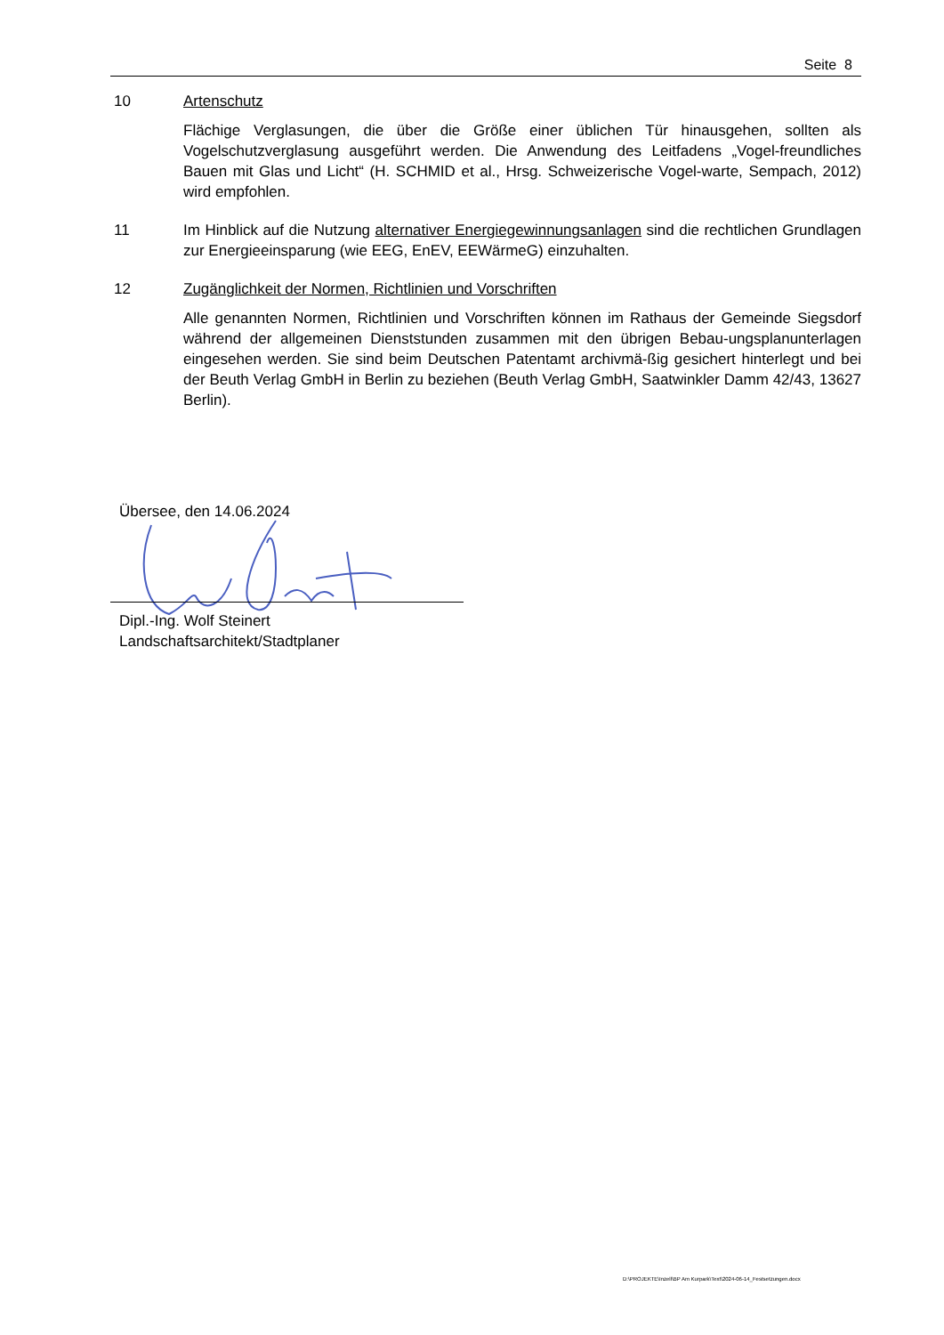Seite 8
10 Artenschutz
Flächige Verglasungen, die über die Größe einer üblichen Tür hinausgehen, sollten als Vogelschutzverglasung ausgeführt werden. Die Anwendung des Leitfadens „Vogel-freundliches Bauen mit Glas und Licht“ (H. SCHMID et al., Hrsg. Schweizerische Vogel-warte, Sempach, 2012) wird empfohlen.
11 Im Hinblick auf die Nutzung alternativer Energiegewinnungsanlagen sind die rechtlichen Grundlagen zur Energieeinsparung (wie EEG, EnEV, EEWärmeG) einzuhalten.
12 Zugänglichkeit der Normen, Richtlinien und Vorschriften
Alle genannten Normen, Richtlinien und Vorschriften können im Rathaus der Gemeinde Siegsdorf während der allgemeinen Dienststunden zusammen mit den übrigen Bebau-ungsplanunterlagen eingesehen werden. Sie sind beim Deutschen Patentamt archivmä-ßig gesichert hinterlegt und bei der Beuth Verlag GmbH in Berlin zu beziehen (Beuth Verlag GmbH, Saatwinkler Damm 42/43, 13627 Berlin).
Übersee, den 14.06.2024
Dipl.-Ing. Wolf Steinert
Landschaftsarchitekt/Stadtplaner
D:\PROJEKTE\Inzell\BP Am Kurpark\Text\2024-06-14_Festsetzungen.docx